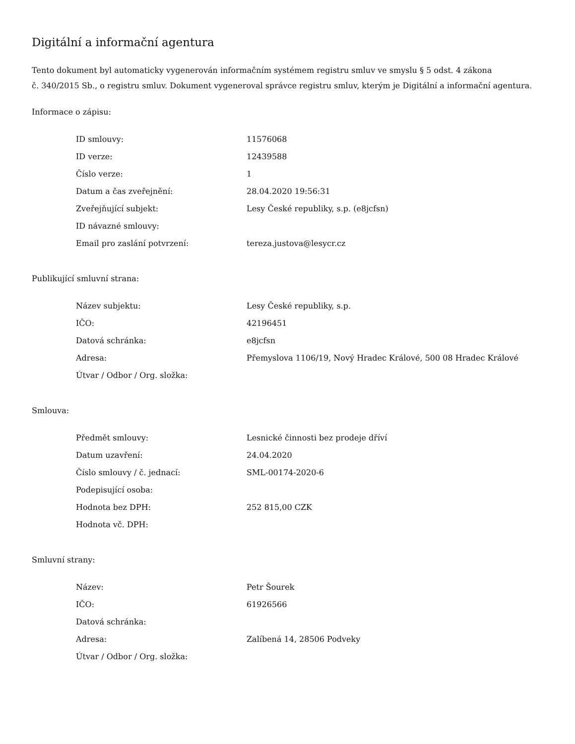Digitální a informační agentura
Tento dokument byl automaticky vygenerován informačním systémem registru smluv ve smyslu § 5 odst. 4 zákona
č. 340/2015 Sb., o registru smluv. Dokument vygeneroval správce registru smluv, kterým je Digitální a informační agentura.
Informace o zápisu:
| ID smlouvy: | 11576068 |
| ID verze: | 12439588 |
| Číslo verze: | 1 |
| Datum a čas zveřejnění: | 28.04.2020 19:56:31 |
| Zveřejňující subjekt: | Lesy České republiky, s.p. (e8jcfsn) |
| ID návazné smlouvy: | |
| Email pro zaslání potvrzení: | tereza.justova@lesycr.cz |
Publikující smluvní strana:
| Název subjektu: | Lesy České republiky, s.p. |
| IČO: | 42196451 |
| Datová schránka: | e8jcfsn |
| Adresa: | Přemyslova 1106/19, Nový Hradec Králové, 500 08 Hradec Králové |
| Útvar / Odbor / Org. složka: | |
Smlouva:
| Předmět smlouvy: | Lesnické činnosti bez prodeje dříví |
| Datum uzavření: | 24.04.2020 |
| Číslo smlouvy / č. jednací: | SML-00174-2020-6 |
| Podepisující osoba: | |
| Hodnota bez DPH: | 252 815,00 CZK |
| Hodnota vč. DPH: | |
Smluvní strany:
| Název: | Petr Šourek |
| IČO: | 61926566 |
| Datová schránka: | |
| Adresa: | Zalíbená 14, 28506 Podveky |
| Útvar / Odbor / Org. složka: | |